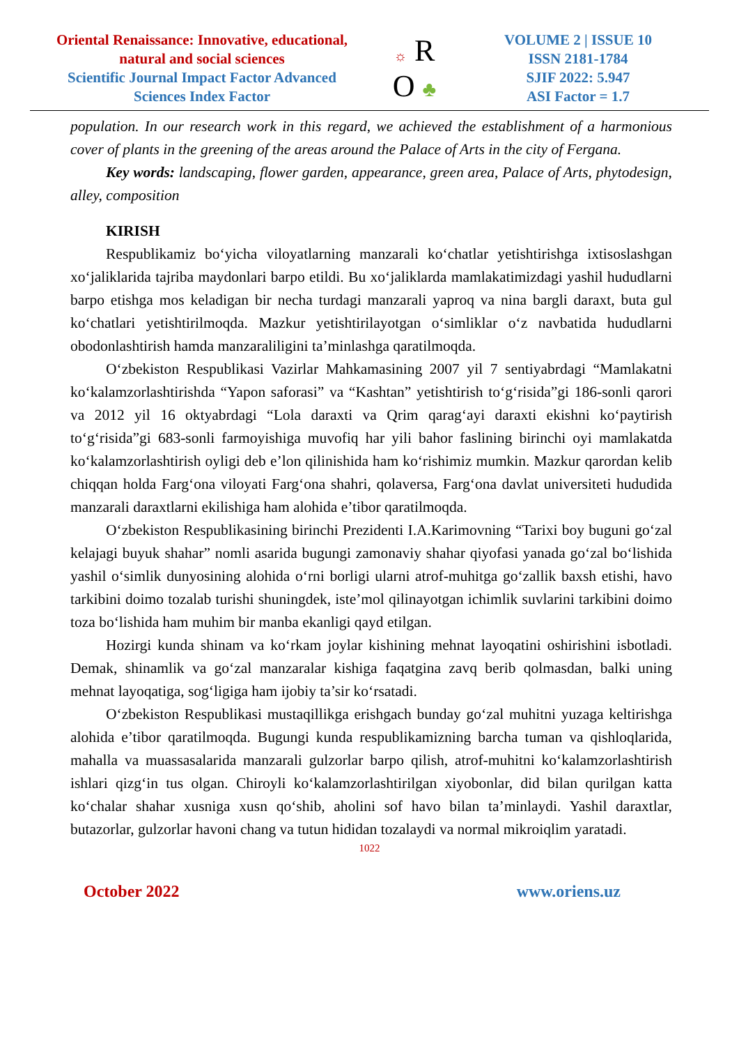Oriental Renaissance: Innovative, educational, natural and social sciences
Scientific Journal Impact Factor Advanced Sciences Index Factor
☼ R
O ♣
VOLUME 2 | ISSUE 10
ISSN 2181-1784
SJIF 2022: 5.947
ASI Factor = 1.7
population. In our research work in this regard, we achieved the establishment of a harmonious cover of plants in the greening of the areas around the Palace of Arts in the city of Fergana.
Key words: landscaping, flower garden, appearance, green area, Palace of Arts, phytodesign, alley, composition
KIRISH
Respublikamiz bo‘yicha viloyatlarning manzarali ko‘chatlar yetishtirishga ixtisoslashgan xo‘jaliklarida tajriba maydonlari barpo etildi. Bu xo‘jaliklarda mamlakatimizdagi yashil hududlarni barpo etishga mos keladigan bir necha turdagi manzarali yaproq va nina bargli daraxt, buta gul ko‘chatlari yetishtirilmoqda. Mazkur yetishtirilayotgan o‘simliklar o‘z navbatida hududlarni obodonlashtirish hamda manzaraliligini ta’minlashga qaratilmoqda.
O‘zbekiston Respublikasi Vazirlar Mahkamasining 2007 yil 7 sentiyabrdagi “Mamlakatni ko‘kalamzorlashtirishda “Yapon saforasi” va “Kashtan” yetishtirish to‘g‘risida”gi 186-sonli qarori va 2012 yil 16 oktyabrdagi “Lola daraxti va Qrim qarag‘ayi daraxti ekishni ko‘paytirish to‘g‘risida”gi 683-sonli farmoyishiga muvofiq har yili bahor faslining birinchi oyi mamlakatda ko‘kalamzorlashtirish oyligi deb e’lon qilinishida ham ko‘rishimiz mumkin. Mazkur qarordan kelib chiqqan holda Farg‘ona viloyati Farg‘ona shahri, qolaversa, Farg‘ona davlat universiteti hududida manzarali daraxtlarni ekilishiga ham alohida e’tibor qaratilmoqda.
O‘zbekiston Respublikasining birinchi Prezidenti I.A.Karimovning “Tarixi boy buguni go‘zal kelajagi buyuk shahar” nomli asarida bugungi zamonaviy shahar qiyofasi yanada go‘zal bo‘lishida yashil o‘simlik dunyosining alohida o‘rni borligi ularni atrof-muhitga go‘zallik baxsh etishi, havo tarkibini doimo tozalab turishi shuningdek, iste’mol qilinayotgan ichimlik suvlarini tarkibini doimo toza bo‘lishida ham muhim bir manba ekanligi qayd etilgan.
Hozirgi kunda shinam va ko‘rkam joylar kishining mehnat layoqatini oshirishini isbotladi. Demak, shinamlik va go‘zal manzaralar kishiga faqatgina zavq berib qolmasdan, balki uning mehnat layoqatiga, sog‘ligiga ham ijobiy ta’sir ko‘rsatadi.
O‘zbekiston Respublikasi mustaqillikga erishgach bunday go‘zal muhitni yuzaga keltirishga alohida e’tibor qaratilmoqda. Bugungi kunda respublikamizning barcha tuman va qishloqlarida, mahalla va muassasalarida manzarali gulzorlar barpo qilish, atrof-muhitni ko‘kalamzorlashtirish ishlari qizg‘in tus olgan. Chiroyli ko‘kalamzorlashtirilgan xiyobonlar, did bilan qurilgan katta ko‘chalar shahar xusniga xusn qo‘shib, aholini sof havo bilan ta’minlaydi. Yashil daraxtlar, butazorlar, gulzorlar havoni chang va tutun hididan tozalaydi va normal mikroiqlim yaratadi.
1022
October 2022 www.oriens.uz